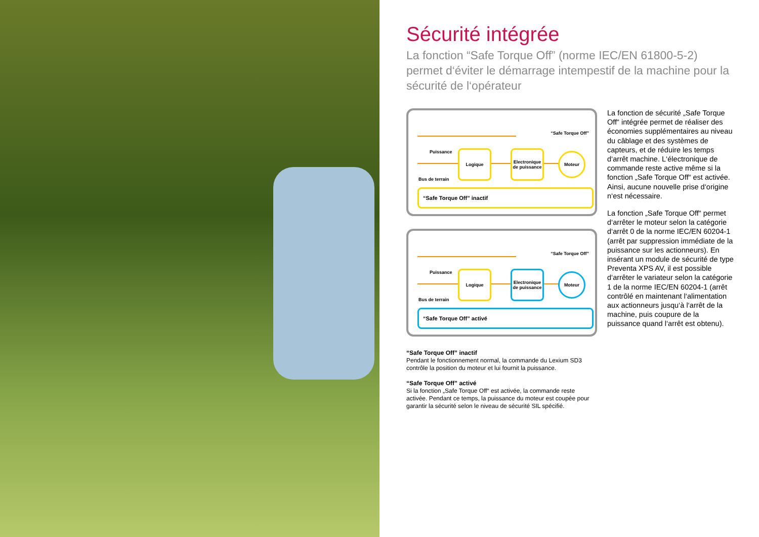Sécurité intégrée
La fonction “Safe Torque Off” (norme IEC/EN 61800-5-2) permet d‘éviter le démarrage intempestif de la machine pour la sécurité de l‘opérateur
“Safe Torque Off”
Puissance
Bus de terrain
Logique
Electronique de puissance
Moteur
“Safe Torque Off” inactif
“Safe Torque Off”
Puissance
Bus de terrain
Logique
Electronique de puissance
Moteur
“Safe Torque Off” activé
“Safe Torque Off” inactif
Pendant le fonctionnement normal, la commande du Lexium SD3 contrôle la position du moteur et lui fournit la puissance.
“Safe Torque Off” activé
Si la fonction „Safe Torque Off“ est activée, la commande reste activée. Pendant ce temps, la puissance du moteur est coupée pour garantir la sécurité selon le niveau de sécurité SIL spécifié.
La fonction de sécurité „Safe Torque Off“ intégrée permet de réaliser des économies supplémentaires au niveau du câblage et des systèmes de capteurs, et de réduire les temps d‘arrêt machine. L‘électronique de commande reste active même si la fonction „Safe Torque Off“ est activée. Ainsi, aucune nouvelle prise d‘origine n‘est nécessaire.
La fonction „Safe Torque Off“ permet d‘arrêter le moteur selon la catégorie d‘arrêt 0 de la norme IEC/EN 60204-1 (arrêt par suppression immédiate de la puissance sur les actionneurs). En insérant un module de sécurité de type Preventa XPS AV, il est possible d‘arrêter le variateur selon la catégorie 1 de la norme IEC/EN 60204-1 (arrêt contrôlé en maintenant l‘alimentation aux actionneurs jusqu‘à l‘arrêt de la machine, puis coupure de la puissance quand l‘arrêt est obtenu).